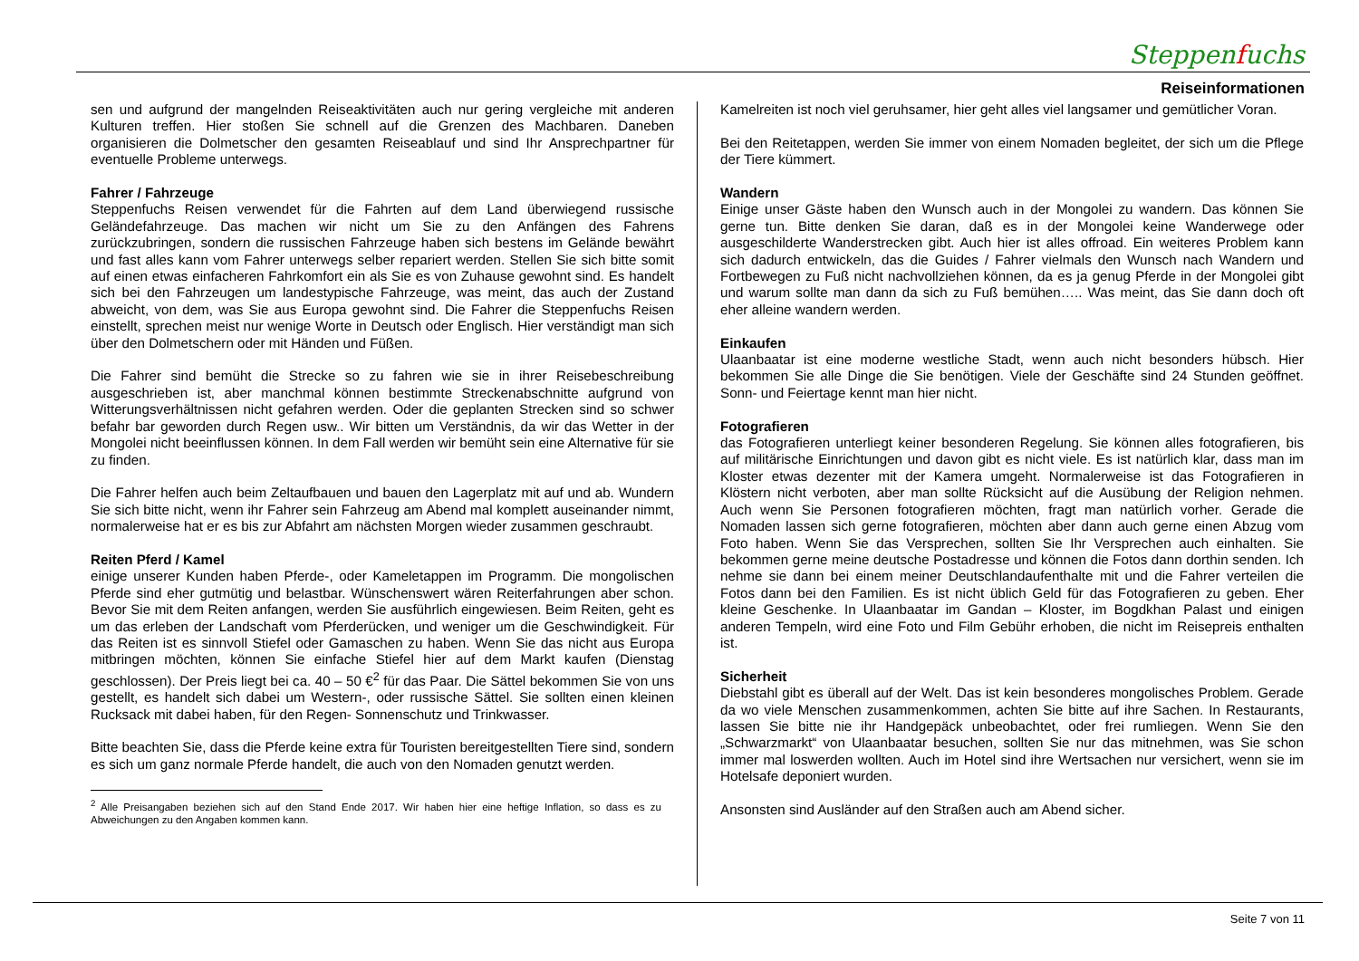Steppenfuchs
Reiseinformationen
sen und aufgrund der mangelnden Reiseaktivitäten auch nur gering vergleiche mit anderen Kulturen treffen. Hier stoßen Sie schnell auf die Grenzen des Machbaren. Daneben organisieren die Dolmetscher den gesamten Reiseablauf und sind Ihr Ansprechpartner für eventuelle Probleme unterwegs.
Fahrer / Fahrzeuge
Steppenfuchs Reisen verwendet für die Fahrten auf dem Land überwiegend russische Geländefahrzeuge. Das machen wir nicht um Sie zu den Anfängen des Fahrens zurückzubringen, sondern die russischen Fahrzeuge haben sich bestens im Gelände bewährt und fast alles kann vom Fahrer unterwegs selber repariert werden. Stellen Sie sich bitte somit auf einen etwas einfacheren Fahrkomfort ein als Sie es von Zuhause gewohnt sind. Es handelt sich bei den Fahrzeugen um landestypische Fahrzeuge, was meint, das auch der Zustand abweicht, von dem, was Sie aus Europa gewohnt sind. Die Fahrer die Steppenfuchs Reisen einstellt, sprechen meist nur wenige Worte in Deutsch oder Englisch. Hier verständigt man sich über den Dolmetschern oder mit Händen und Füßen.
Die Fahrer sind bemüht die Strecke so zu fahren wie sie in ihrer Reisebeschreibung ausgeschrieben ist, aber manchmal können bestimmte Streckenabschnitte aufgrund von Witterungsverhältnissen nicht gefahren werden. Oder die geplanten Strecken sind so schwer befahr bar geworden durch Regen usw.. Wir bitten um Verständnis, da wir das Wetter in der Mongolei nicht beeinflussen können. In dem Fall werden wir bemüht sein eine Alternative für sie zu finden.
Die Fahrer helfen auch beim Zeltaufbauen und bauen den Lagerplatz mit auf und ab. Wundern Sie sich bitte nicht, wenn ihr Fahrer sein Fahrzeug am Abend mal komplett auseinander nimmt, normalerweise hat er es bis zur Abfahrt am nächsten Morgen wieder zusammen geschraubt.
Reiten Pferd / Kamel
einige unserer Kunden haben Pferde-, oder Kameletappen im Programm. Die mongolischen Pferde sind eher gutmütig und belastbar. Wünschenswert wären Reiterfahrungen aber schon. Bevor Sie mit dem Reiten anfangen, werden Sie ausführlich eingewiesen. Beim Reiten, geht es um das erleben der Landschaft vom Pferderücken, und weniger um die Geschwindigkeit. Für das Reiten ist es sinnvoll Stiefel oder Gamaschen zu haben. Wenn Sie das nicht aus Europa mitbringen möchten, können Sie einfache Stiefel hier auf dem Markt kaufen (Dienstag geschlossen). Der Preis liegt bei ca. 40 – 50 €<sup>2</sup> für das Paar. Die Sättel bekommen Sie von uns gestellt, es handelt sich dabei um Western-, oder russische Sättel. Sie sollten einen kleinen Rucksack mit dabei haben, für den Regen- Sonnenschutz und Trinkwasser.
Bitte beachten Sie, dass die Pferde keine extra für Touristen bereitgestellten Tiere sind, sondern es sich um ganz normale Pferde handelt, die auch von den Nomaden genutzt werden.
<sup>2</sup> Alle Preisangaben beziehen sich auf den Stand Ende 2017. Wir haben hier eine heftige Inflation, so dass es zu Abweichungen zu den Angaben kommen kann.
Kamelreiten ist noch viel geruhsamer, hier geht alles viel langsamer und gemütlicher Voran.
Bei den Reitetappen, werden Sie immer von einem Nomaden begleitet, der sich um die Pflege der Tiere kümmert.
Wandern
Einige unser Gäste haben den Wunsch auch in der Mongolei zu wandern. Das können Sie gerne tun. Bitte denken Sie daran, daß es in der Mongolei keine Wanderwege oder ausgeschilderte Wanderstrecken gibt. Auch hier ist alles offroad. Ein weiteres Problem kann sich dadurch entwickeln, das die Guides / Fahrer vielmals den Wunsch nach Wandern und Fortbewegen zu Fuß nicht nachvollziehen können, da es ja genug Pferde in der Mongolei gibt und warum sollte man dann da sich zu Fuß bemühen….. Was meint, das Sie dann doch oft eher alleine wandern werden.
Einkaufen
Ulaanbaatar ist eine moderne westliche Stadt, wenn auch nicht besonders hübsch. Hier bekommen Sie alle Dinge die Sie benötigen. Viele der Geschäfte sind 24 Stunden geöffnet. Sonn- und Feiertage kennt man hier nicht.
Fotografieren
das Fotografieren unterliegt keiner besonderen Regelung. Sie können alles fotografieren, bis auf militärische Einrichtungen und davon gibt es nicht viele. Es ist natürlich klar, dass man im Kloster etwas dezenter mit der Kamera umgeht. Normalerweise ist das Fotografieren in Klöstern nicht verboten, aber man sollte Rücksicht auf die Ausübung der Religion nehmen. Auch wenn Sie Personen fotografieren möchten, fragt man natürlich vorher. Gerade die Nomaden lassen sich gerne fotografieren, möchten aber dann auch gerne einen Abzug vom Foto haben. Wenn Sie das Versprechen, sollten Sie Ihr Versprechen auch einhalten. Sie bekommen gerne meine deutsche Postadresse und können die Fotos dann dorthin senden. Ich nehme sie dann bei einem meiner Deutschlandaufenthalte mit und die Fahrer verteilen die Fotos dann bei den Familien. Es ist nicht üblich Geld für das Fotografieren zu geben. Eher kleine Geschenke. In Ulaanbaatar im Gandan – Kloster, im Bogdkhan Palast und einigen anderen Tempeln, wird eine Foto und Film Gebühr erhoben, die nicht im Reisepreis enthalten ist.
Sicherheit
Diebstahl gibt es überall auf der Welt. Das ist kein besonderes mongolisches Problem. Gerade da wo viele Menschen zusammenkommen, achten Sie bitte auf ihre Sachen. In Restaurants, lassen Sie bitte nie ihr Handgepäck unbeobachtet, oder frei rumliegen. Wenn Sie den „Schwarzmarkt“ von Ulaanbaatar besuchen, sollten Sie nur das mitnehmen, was Sie schon immer mal loswerden wollten. Auch im Hotel sind ihre Wertsachen nur versichert, wenn sie im Hotelsafe deponiert wurden.
Ansonsten sind Ausländer auf den Straßen auch am Abend sicher.
Seite 7 von 11